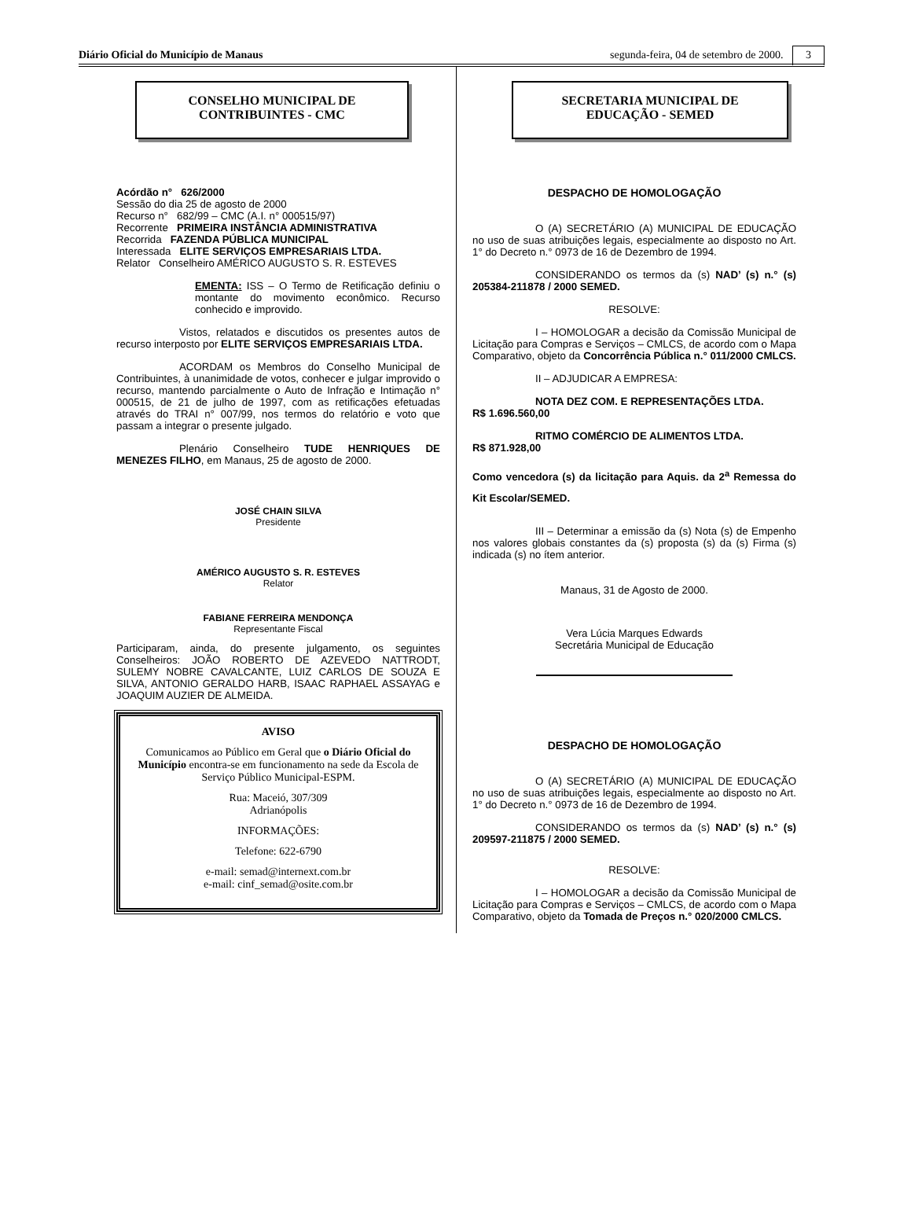Diário Oficial do Município de Manaus segunda-feira, 04 de setembro de 2000. 3
CONSELHO MUNICIPAL DE
CONTRIBUINTES - CMC
Acórdão n° 626/2000
Sessão do dia 25 de agosto de 2000
Recurso n° 682/99 – CMC (A.I. n° 000515/97)
Recorrente PRIMEIRA INSTÂNCIA ADMINISTRATIVA
Recorrida FAZENDA PÚBLICA MUNICIPAL
Interessada ELITE SERVIÇOS EMPRESARIAIS LTDA.
Relator Conselheiro AMÉRICO AUGUSTO S. R. ESTEVES
EMENTA: ISS – O Termo de Retificação definiu o montante do movimento econômico. Recurso conhecido e improvido.
Vistos, relatados e discutidos os presentes autos de recurso interposto por ELITE SERVIÇOS EMPRESARIAIS LTDA.
ACORDAM os Membros do Conselho Municipal de Contribuintes, à unanimidade de votos, conhecer e julgar improvido o recurso, mantendo parcialmente o Auto de Infração e Intimação n° 000515, de 21 de julho de 1997, com as retificações efetuadas através do TRAI n° 007/99, nos termos do relatório e voto que passam a integrar o presente julgado.
Plenário Conselheiro TUDE HENRIQUES DE MENEZES FILHO, em Manaus, 25 de agosto de 2000.
JOSÉ CHAIN SILVA
Presidente
AMÉRICO AUGUSTO S. R. ESTEVES
Relator
FABIANE FERREIRA MENDONÇA
Representante Fiscal
Participaram, ainda, do presente julgamento, os seguintes Conselheiros: JOÃO ROBERTO DE AZEVEDO NATTRODT, SULEMY NOBRE CAVALCANTE, LUIZ CARLOS DE SOUZA E SILVA, ANTONIO GERALDO HARB, ISAAC RAPHAEL ASSAYAG e JOAQUIM AUZIER DE ALMEIDA.
AVISO
Comunicamos ao Público em Geral que o Diário Oficial do Município encontra-se em funcionamento na sede da Escola de Serviço Público Municipal-ESPM.
Rua: Maceió, 307/309
Adrianópolis
INFORMAÇÕES:
Telefone: 622-6790
e-mail: semad@internext.com.br
e-mail: cinf_semad@osite.com.br
SECRETARIA MUNICIPAL DE
EDUCAÇÃO - SEMED
DESPACHO DE HOMOLOGAÇÃO
O (A) SECRETÁRIO (A) MUNICIPAL DE EDUCAÇÃO no uso de suas atribuições legais, especialmente ao disposto no Art. 1° do Decreto n.° 0973 de 16 de Dezembro de 1994.
CONSIDERANDO os termos da (s) NAD’ (s) n.° (s) 205384-211878 / 2000 SEMED.
RESOLVE:
I – HOMOLOGAR a decisão da Comissão Municipal de Licitação para Compras e Serviços – CMLCS, de acordo com o Mapa Comparativo, objeto da Concorrência Pública n.° 011/2000 CMLCS.
II – ADJUDICAR A EMPRESA:
NOTA DEZ COM. E REPRESENTAÇÕES LTDA.
R$ 1.696.560,00
RITMO COMÉRCIO DE ALIMENTOS LTDA.
R$ 871.928,00
Como vencedora (s) da licitação para Aquis. da 2<sup>a</sup> Remessa do Kit Escolar/SEMED.
III – Determinar a emissão da (s) Nota (s) de Empenho nos valores globais constantes da (s) proposta (s) da (s) Firma (s) indicada (s) no ítem anterior.
Manaus, 31 de Agosto de 2000.
Vera Lúcia Marques Edwards
Secretária Municipal de Educação
DESPACHO DE HOMOLOGAÇÃO
O (A) SECRETÁRIO (A) MUNICIPAL DE EDUCAÇÃO no uso de suas atribuições legais, especialmente ao disposto no Art. 1° do Decreto n.° 0973 de 16 de Dezembro de 1994.
CONSIDERANDO os termos da (s) NAD’ (s) n.° (s) 209597-211875 / 2000 SEMED.
RESOLVE:
I – HOMOLOGAR a decisão da Comissão Municipal de Licitação para Compras e Serviços – CMLCS, de acordo com o Mapa Comparativo, objeto da Tomada de Preços n.° 020/2000 CMLCS.